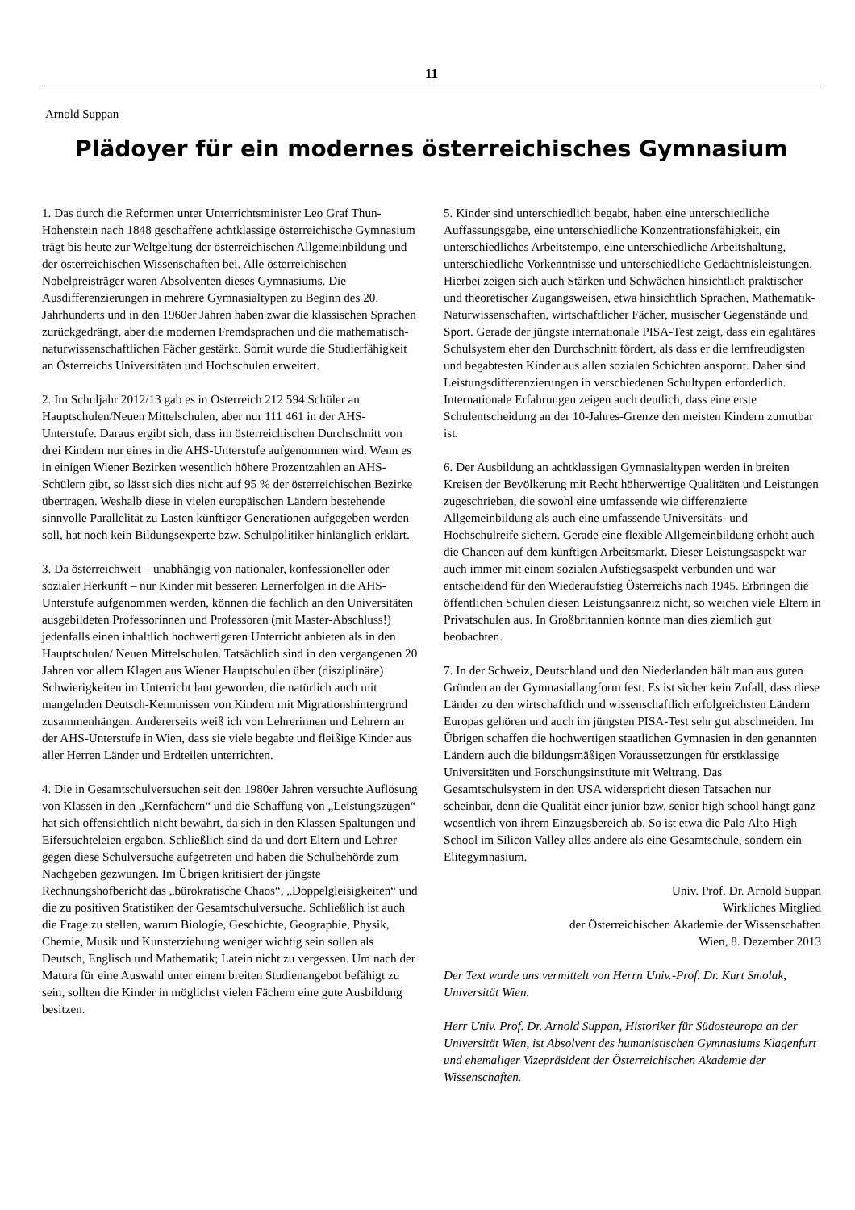11
Arnold Suppan
Plädoyer für ein modernes österreichisches Gymnasium
1. Das durch die Reformen unter Unterrichtsminister Leo Graf Thun-Hohenstein nach 1848 geschaffene achtklassige österreichische Gymnasium trägt bis heute zur Weltgeltung der österreichischen Allgemeinbildung und der österreichischen Wissenschaften bei. Alle österreichischen Nobelpreisträger waren Absolventen dieses Gymnasiums. Die Ausdifferenzierungen in mehrere Gymnasialtypen zu Beginn des 20. Jahrhunderts und in den 1960er Jahren haben zwar die klassischen Sprachen zurückgedrängt, aber die modernen Fremdsprachen und die mathematisch-naturwissenschaftlichen Fächer gestärkt. Somit wurde die Studierfähigkeit an Österreichs Universitäten und Hochschulen erweitert.
2. Im Schuljahr 2012/13 gab es in Österreich 212 594 Schüler an Hauptschulen/Neuen Mittelschulen, aber nur 111 461 in der AHS-Unterstufe. Daraus ergibt sich, dass im österreichischen Durchschnitt von drei Kindern nur eines in die AHS-Unterstufe aufgenommen wird. Wenn es in einigen Wiener Bezirken wesentlich höhere Prozentzahlen an AHS-Schülern gibt, so lässt sich dies nicht auf 95 % der österreichischen Bezirke übertragen. Weshalb diese in vielen europäischen Ländern bestehende sinnvolle Parallelität zu Lasten künftiger Generationen aufgegeben werden soll, hat noch kein Bildungsexperte bzw. Schulpolitiker hinlänglich erklärt.
3. Da österreichweit – unabhängig von nationaler, konfessioneller oder sozialer Herkunft – nur Kinder mit besseren Lernerfolgen in die AHS-Unterstufe aufgenommen werden, können die fachlich an den Universitäten ausgebildeten Professorinnen und Professoren (mit Master-Abschluss!) jedenfalls einen inhaltlich hochwertigeren Unterricht anbieten als in den Hauptschulen/ Neuen Mittelschulen. Tatsächlich sind in den vergangenen 20 Jahren vor allem Klagen aus Wiener Hauptschulen über (disziplinäre) Schwierigkeiten im Unterricht laut geworden, die natürlich auch mit mangelnden Deutsch-Kenntnissen von Kindern mit Migrationshintergrund zusammenhängen. Andererseits weiß ich von Lehrerinnen und Lehrern an der AHS-Unterstufe in Wien, dass sie viele begabte und fleißige Kinder aus aller Herren Länder und Erdteilen unterrichten.
4. Die in Gesamtschulversuchen seit den 1980er Jahren versuchte Auflösung von Klassen in den „Kernfächern“ und die Schaffung von „Leistungszügen“ hat sich offensichtlich nicht bewährt, da sich in den Klassen Spaltungen und Eifersüchteleien ergaben. Schließlich sind da und dort Eltern und Lehrer gegen diese Schulversuche aufgetreten und haben die Schulbehörde zum Nachgeben gezwungen. Im Übrigen kritisiert der jüngste Rechnungshofbericht das „bürokratische Chaos“, „Doppelgleisigkeiten“ und die zu positiven Statistiken der Gesamtschulversuche. Schließlich ist auch die Frage zu stellen, warum Biologie, Geschichte, Geographie, Physik, Chemie, Musik und Kunsterziehung weniger wichtig sein sollen als Deutsch, Englisch und Mathematik; Latein nicht zu vergessen. Um nach der Matura für eine Auswahl unter einem breiten Studienangebot befähigt zu sein, sollten die Kinder in möglichst vielen Fächern eine gute Ausbildung besitzen.
5. Kinder sind unterschiedlich begabt, haben eine unterschiedliche Auffassungsgabe, eine unterschiedliche Konzentrationsfähigkeit, ein unterschiedliches Arbeitstempo, eine unterschiedliche Arbeitshaltung, unterschiedliche Vorkenntnisse und unterschiedliche Gedächtnisleistungen. Hierbei zeigen sich auch Stärken und Schwächen hinsichtlich praktischer und theoretischer Zugangsweisen, etwa hinsichtlich Sprachen, Mathematik-Naturwissenschaften, wirtschaftlicher Fächer, musischer Gegenstände und Sport. Gerade der jüngste internationale PISA-Test zeigt, dass ein egalitäres Schulsystem eher den Durchschnitt fördert, als dass er die lernfreudigsten und begabtesten Kinder aus allen sozialen Schichten anspornt. Daher sind Leistungsdifferenzierungen in verschiedenen Schultypen erforderlich. Internationale Erfahrungen zeigen auch deutlich, dass eine erste Schulentscheidung an der 10-Jahres-Grenze den meisten Kindern zumutbar ist.
6. Der Ausbildung an achtklassigen Gymnasialtypen werden in breiten Kreisen der Bevölkerung mit Recht höherwertige Qualitäten und Leistungen zugeschrieben, die sowohl eine umfassende wie differenzierte Allgemeinbildung als auch eine umfassende Universitäts- und Hochschulreife sichern. Gerade eine flexible Allgemeinbildung erhöht auch die Chancen auf dem künftigen Arbeitsmarkt. Dieser Leistungsaspekt war auch immer mit einem sozialen Aufstiegsaspekt verbunden und war entscheidend für den Wiederaufstieg Österreichs nach 1945. Erbringen die öffentlichen Schulen diesen Leistungsanreiz nicht, so weichen viele Eltern in Privatschulen aus. In Großbritannien konnte man dies ziemlich gut beobachten.
7. In der Schweiz, Deutschland und den Niederlanden hält man aus guten Gründen an der Gymnasiallangform fest. Es ist sicher kein Zufall, dass diese Länder zu den wirtschaftlich und wissenschaftlich erfolgreichsten Ländern Europas gehören und auch im jüngsten PISA-Test sehr gut abschneiden. Im Übrigen schaffen die hochwertigen staatlichen Gymnasien in den genannten Ländern auch die bildungsmäßigen Voraussetzungen für erstklassige Universitäten und Forschungsinstitute mit Weltrang. Das Gesamtschulsystem in den USA widerspricht diesen Tatsachen nur scheinbar, denn die Qualität einer junior bzw. senior high school hängt ganz wesentlich von ihrem Einzugsbereich ab. So ist etwa die Palo Alto High School im Silicon Valley alles andere als eine Gesamtschule, sondern ein Elitegymnasium.
Univ. Prof. Dr. Arnold Suppan
Wirkliches Mitglied
der Österreichischen Akademie der Wissenschaften
Wien, 8. Dezember 2013
Der Text wurde uns vermittelt von Herrn Univ.-Prof. Dr. Kurt Smolak, Universität Wien.
Herr Univ. Prof. Dr. Arnold Suppan, Historiker für Südosteuropa an der Universität Wien, ist Absolvent des humanistischen Gymnasiums Klagenfurt und ehemaliger Vizepräsident der Österreichischen Akademie der Wissenschaften.